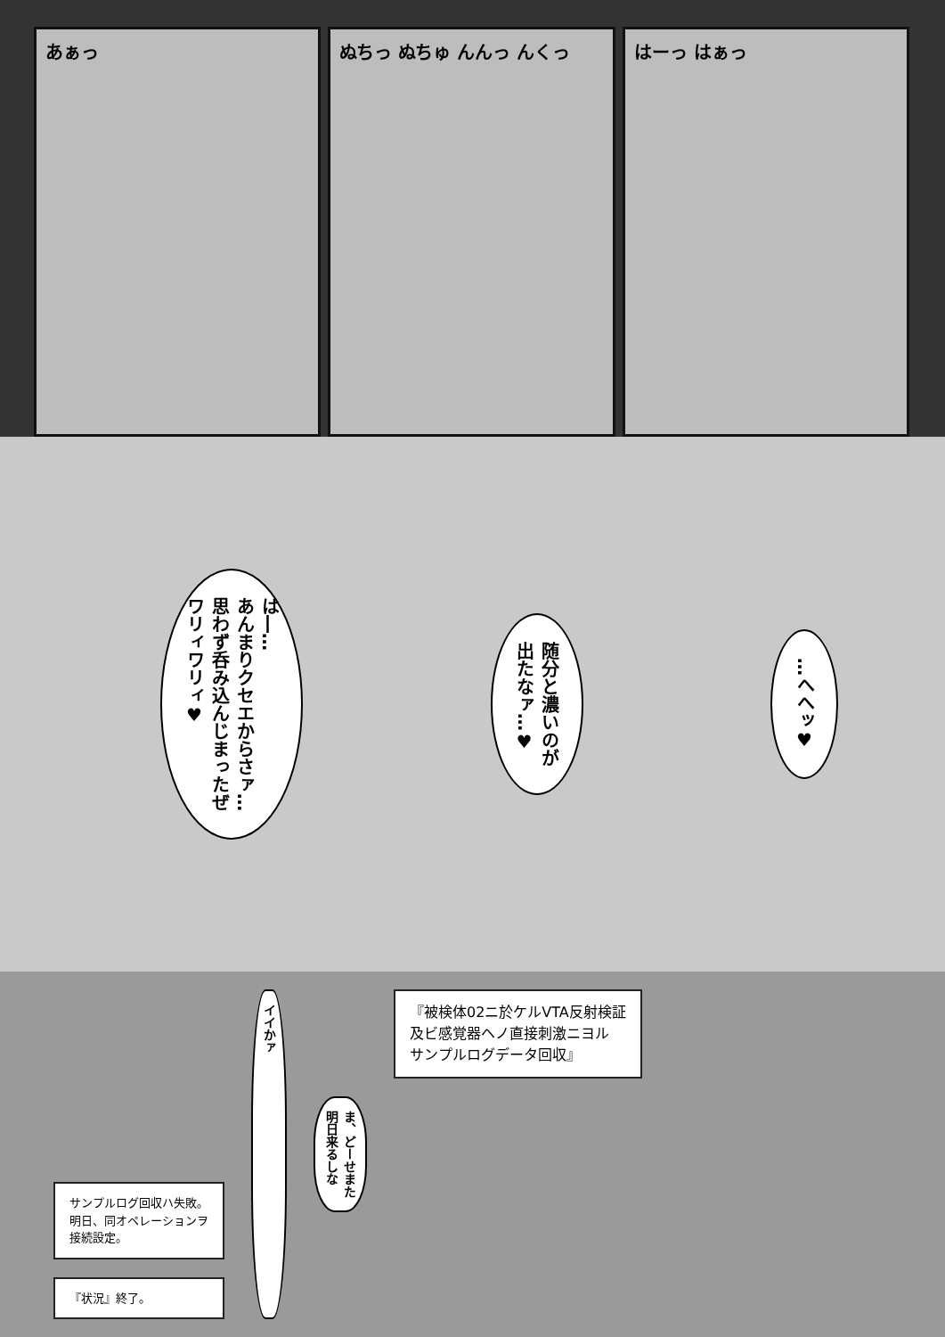あぁっ ぬちっ ぬちゅ んんっ んくっ はーっ はぁっ
は―…
あんまりクセエからさァ…
思わず呑み込んじまったぜ
ワリィワリィ♥
随分と濃いのが
出たなァ…♥
…へへッ♥
サンプルログ回収ハ失敗。
明日、同オペレーションヲ
接続設定。
『状況』終了。
イイかァ
ま、どーせまた
明日来るしな
『被検体02ニ於ケルVTA反射検証
及ビ感覚器ヘノ直接刺激ニヨル
サンプルログデータ回収』